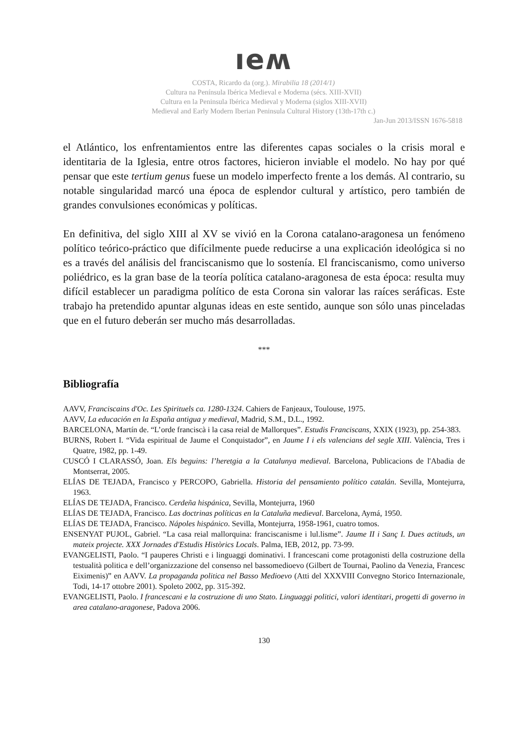ıeʍ
COSTA, Ricardo da (org.). Mirabilia 18 (2014/1)
Cultura na Península Ibérica Medieval e Moderna (sécs. XIII-XVII)
Cultura en la Peninsula Ibérica Medieval y Moderna (siglos XIII-XVII)
Medieval and Early Modern Iberian Peninsula Cultural History (13th-17th c.)
Jan-Jun 2013/ISSN 1676-5818
el Atlántico, los enfrentamientos entre las diferentes capas sociales o la crisis moral e identitaria de la Iglesia, entre otros factores, hicieron inviable el modelo. No hay por qué pensar que este tertium genus fuese un modelo imperfecto frente a los demás. Al contrario, su notable singularidad marcó una época de esplendor cultural y artístico, pero también de grandes convulsiones económicas y políticas.
En definitiva, del siglo XIII al XV se vivió en la Corona catalano-aragonesa un fenómeno político teórico-práctico que difícilmente puede reducirse a una explicación ideológica si no es a través del análisis del franciscanismo que lo sostenía. El franciscanismo, como universo poliédrico, es la gran base de la teoría política catalano-aragonesa de esta época: resulta muy difícil establecer un paradigma político de esta Corona sin valorar las raíces seráficas. Este trabajo ha pretendido apuntar algunas ideas en este sentido, aunque son sólo unas pinceladas que en el futuro deberán ser mucho más desarrolladas.
***
Bibliografía
AAVV, Franciscains d'Oc. Les Spirituels ca. 1280-1324. Cahiers de Fanjeaux, Toulouse, 1975.
AAVV, La educación en la España antigua y medieval, Madrid, S.M., D.L., 1992.
BARCELONA, Martín de. “L’orde franciscà i la casa reial de Mallorques”. Estudis Franciscans, XXIX (1923), pp. 254-383.
BURNS, Robert I. “Vida espiritual de Jaume el Conquistador”, en Jaume I i els valencians del segle XIII. València, Tres i Quatre, 1982, pp. 1-49.
CUSCÓ I CLARASSÓ, Joan. Els beguins: l’heretgia a la Catalunya medieval. Barcelona, Publicacions de l'Abadia de Montserrat, 2005.
ELÍAS DE TEJADA, Francisco y PERCOPO, Gabriella. Historia del pensamiento político catalán. Sevilla, Montejurra, 1963.
ELÍAS DE TEJADA, Francisco. Cerdeña hispánica, Sevilla, Montejurra, 1960
ELÍAS DE TEJADA, Francisco. Las doctrinas políticas en la Cataluña medieval. Barcelona, Aymá, 1950.
ELÍAS DE TEJADA, Francisco. Nápoles hispánico. Sevilla, Montejurra, 1958-1961, cuatro tomos.
ENSENYAT PUJOL, Gabriel. “La casa reial mallorquina: franciscanisme i lul.lisme”. Jaume II i Sanç I. Dues actituds, un mateix projecte. XXX Jornades d'Estudis Històrics Locals. Palma, IEB, 2012, pp. 73-99.
EVANGELISTI, Paolo. “I pauperes Christi e i linguaggi dominativi. I francescani come protagonisti della costruzione della testualità politica e dell’organizzazione del consenso nel bassomedioevo (Gilbert de Tournai, Paolino da Venezia, Francesc Eiximenis)” en AAVV. La propaganda politica nel Basso Medioevo (Atti del XXXVIII Convegno Storico Internazionale, Todi, 14-17 ottobre 2001). Spoleto 2002, pp. 315-392.
EVANGELISTI, Paolo. I francescani e la costruzione di uno Stato. Linguaggi politici, valori identitari, progetti di governo in area catalano-aragonese, Padova 2006.
130